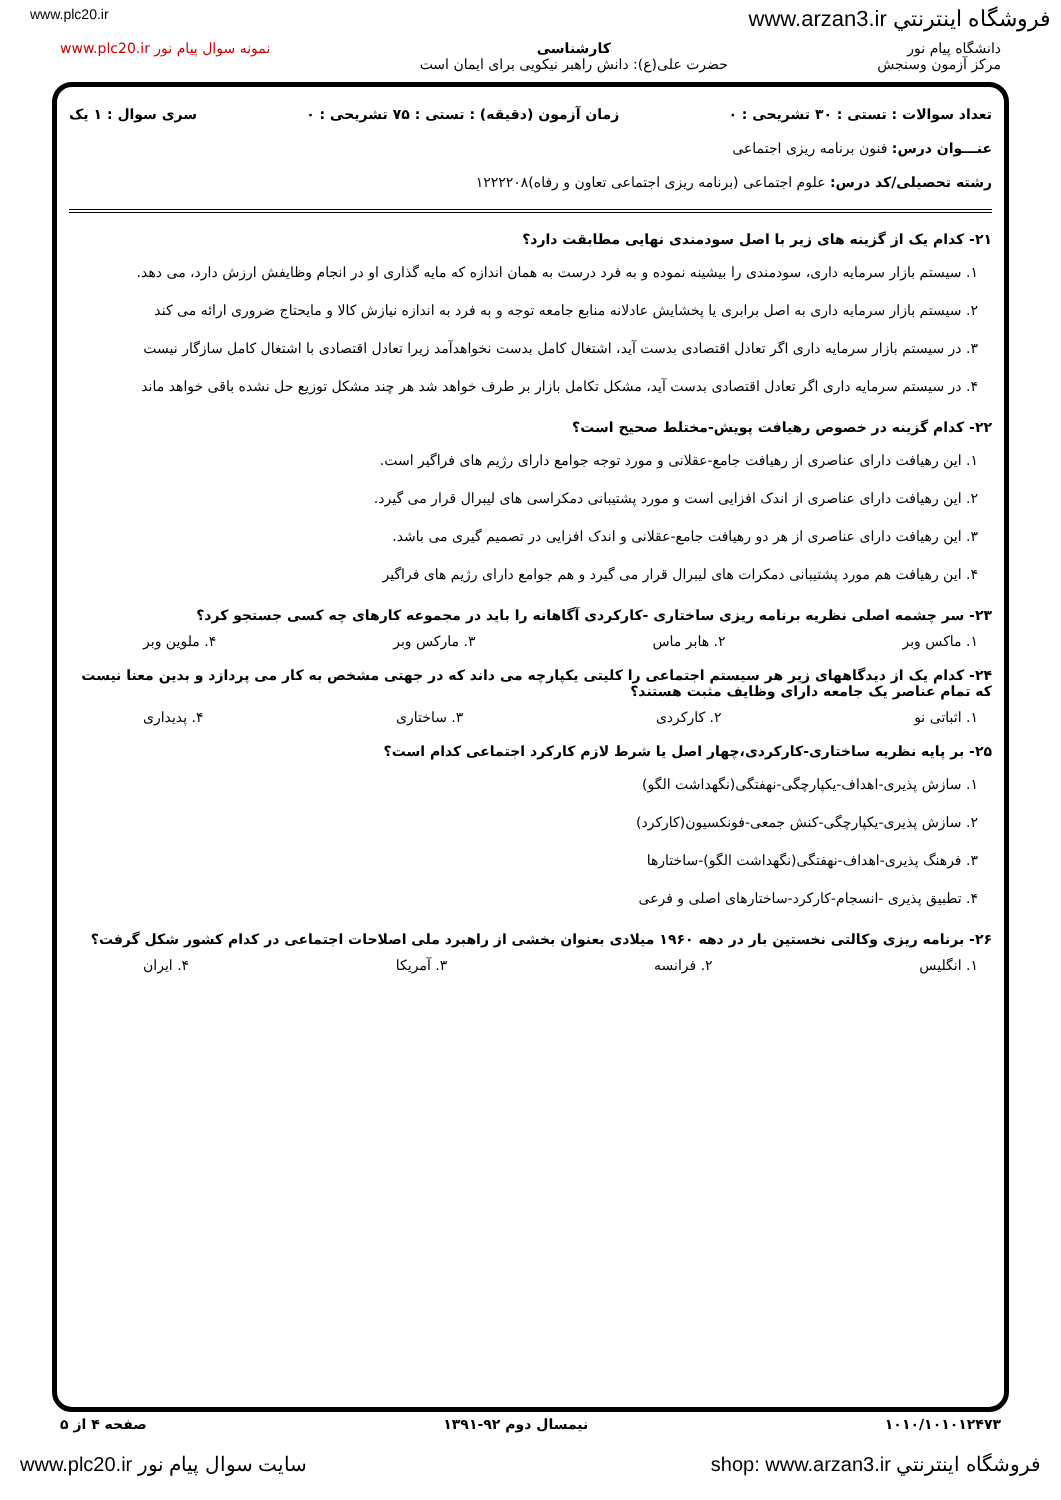www.plc20.ir www.arzan3.ir فروشگاه اينترنتي
دانشگاه پیام نور
مرکز آزمون وسنجش
کارشناسی
حضرت علی(ع): دانش راهبر نیکویی برای ایمان است
نمونه سوال پیام نور www.plc20.ir
تعداد سوالات : تستی : ۳۰ تشریحی : ۰ زمان آزمون (دقیقه) : تستی : ۷۵ تشریحی : ۰ سری سوال : ۱ یک
عنـــوان درس: فنون برنامه ریزی اجتماعی
رشته تحصیلی/کد درس: علوم اجتماعی (برنامه ریزی اجتماعی تعاون و رفاه)۱۲۲۲۲۰۸
۲۱- کدام یک از گزینه های زیر با اصل سودمندی نهایی مطابقت دارد؟
۱. سیستم بازار سرمایه داری، سودمندی را بیشینه نموده و به فرد درست به همان اندازه که مایه گذاری او در انجام وظایفش ارزش دارد، می دهد.
۲. سیستم بازار سرمایه داری به اصل برابری یا پخشایش عادلانه منابع جامعه توجه و به فرد به اندازه نیازش کالا و مایحتاج ضروری ارائه می کند
۳. در سیستم بازار سرمایه داری اگر تعادل اقتصادی بدست آید، اشتغال کامل بدست نخواهدآمد زیرا تعادل اقتصادی با اشتغال کامل سازگار نیست
۴. در سیستم سرمایه داری اگر تعادل اقتصادی بدست آید، مشکل تکامل بازار بر طرف خواهد شد هر چند مشکل توزیع حل نشده باقی خواهد ماند
۲۲- کدام گزینه در خصوص رهیافت پویش-مختلط صحیح است؟
۱. این رهیافت دارای عناصری از رهیافت جامع-عقلانی و مورد توجه جوامع دارای رژیم های فراگیر است.
۲. این رهیافت دارای عناصری از اندک افزایی است و مورد پشتیبانی دمکراسی های لیبرال قرار می گیرد.
۳. این رهیافت دارای عناصری از هر دو رهیافت جامع-عقلانی و اندک افزایی در تصمیم گیری می باشد.
۴. این رهیافت هم مورد پشتیبانی دمکرات های لیبرال قرار می گیرد و هم جوامع دارای رژیم های فراگیر
۲۳- سر چشمه اصلی نظریه برنامه ریزی ساختاری -کارکردی آگاهانه را باید در مجموعه کارهای چه کسی جستجو کرد؟
۱. ماکس وبر ۲. هابر ماس ۳. مارکس وبر ۴. ملوین وبر
۲۴- کدام یک از دیدگاههای زیر هر سیستم اجتماعی را کلیتی یکپارچه می داند که در جهتی مشخص به کار می پردازد و بدین معنا نیست که تمام عناصر یک جامعه دارای وظایف مثبت هستند؟
۱. اثباتی نو ۲. کارکردی ۳. ساختاری ۴. پدیداری
۲۵- بر پایه نظریه ساختاری-کارکردی،چهار اصل یا شرط لازم کارکرد اجتماعی کدام است؟
۱. سازش پذیری-اهداف-یکپارچگی-نهفتگی(نگهداشت الگو)
۲. سازش پذیری-یکپارچگی-کنش جمعی-فونکسیون(کارکرد)
۳. فرهنگ پذیری-اهداف-نهفتگی(نگهداشت الگو)-ساختارها
۴. تطبیق پذیری -انسجام-کارکرد-ساختارهای اصلی و فرعی
۲۶- برنامه ریزی وکالتی نخستین بار در دهه ۱۹۶۰ میلادی بعنوان بخشی از راهبرد ملی اصلاحات اجتماعی در کدام کشور شکل گرفت؟
۱. انگلیس ۲. فرانسه ۳. آمریکا ۴. ایران
۱۰۱۰/۱۰۱۰۱۲۴۷۳ نیمسال دوم ۹۲-۱۳۹۱ صفحه ۴ از ۵
www.plc20.ir سایت سوال پیام نور shop: www.arzan3.ir فروشگاه اينترنتي